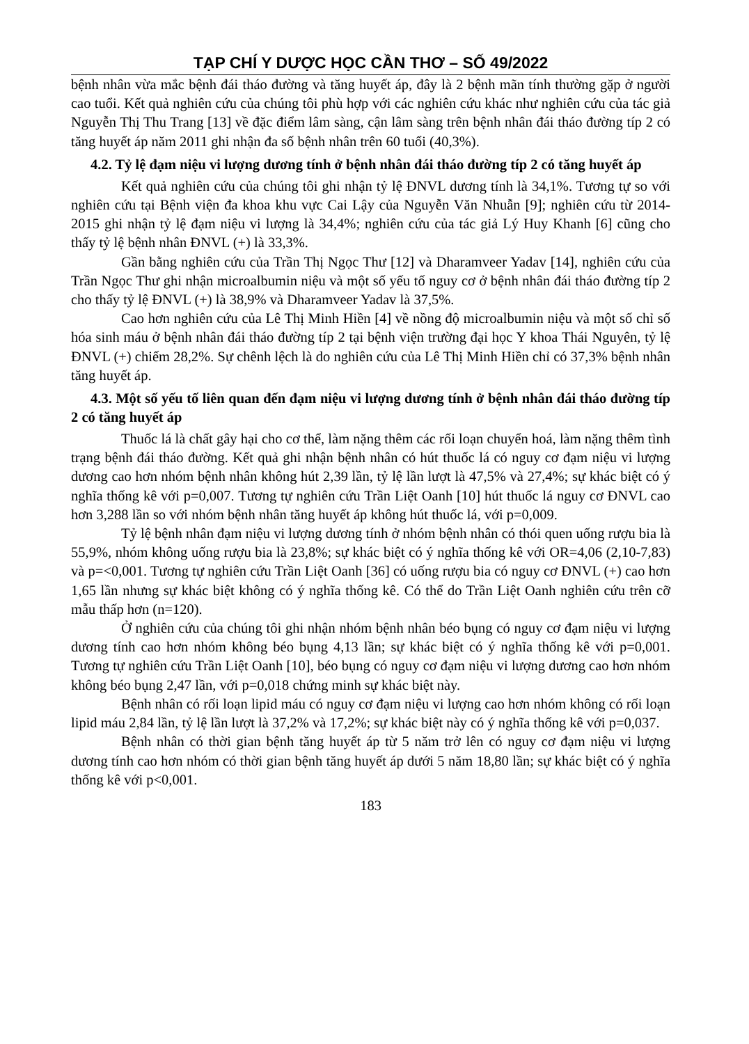TẠP CHÍ Y DƯỢC HỌC CẦN THƠ – SỐ 49/2022
bệnh nhân vừa mắc bệnh đái tháo đường và tăng huyết áp, đây là 2 bệnh mãn tính thường gặp ở người cao tuổi. Kết quả nghiên cứu của chúng tôi phù hợp với các nghiên cứu khác như nghiên cứu của tác giả Nguyễn Thị Thu Trang [13] về đặc điểm lâm sàng, cận lâm sàng trên bệnh nhân đái tháo đường típ 2 có tăng huyết áp năm 2011 ghi nhận đa số bệnh nhân trên 60 tuổi (40,3%).
4.2. Tỷ lệ đạm niệu vi lượng dương tính ở bệnh nhân đái tháo đường típ 2 có tăng huyết áp
Kết quả nghiên cứu của chúng tôi ghi nhận tỷ lệ ĐNVL dương tính là 34,1%. Tương tự so với nghiên cứu tại Bệnh viện đa khoa khu vực Cai Lậy của Nguyễn Văn Nhuẫn [9]; nghiên cứu từ 2014-2015 ghi nhận tỷ lệ đạm niệu vi lượng là 34,4%; nghiên cứu của tác giả Lý Huy Khanh [6] cũng cho thấy tỷ lệ bệnh nhân ĐNVL (+) là 33,3%.
Gần bằng nghiên cứu của Trần Thị Ngọc Thư [12] và Dharamveer Yadav [14], nghiên cứu của Trần Ngọc Thư ghi nhận microalbumin niệu và một số yếu tố nguy cơ ở bệnh nhân đái tháo đường típ 2 cho thấy tỷ lệ ĐNVL (+) là 38,9% và Dharamveer Yadav là 37,5%.
Cao hơn nghiên cứu của Lê Thị Minh Hiền [4] về nồng độ microalbumin niệu và một số chỉ số hóa sinh máu ở bệnh nhân đái tháo đường típ 2 tại bệnh viện trường đại học Y khoa Thái Nguyên, tỷ lệ ĐNVL (+) chiếm 28,2%. Sự chênh lệch là do nghiên cứu của Lê Thị Minh Hiền chỉ có 37,3% bệnh nhân tăng huyết áp.
4.3. Một số yếu tố liên quan đến đạm niệu vi lượng dương tính ở bệnh nhân đái tháo đường típ 2 có tăng huyết áp
Thuốc lá là chất gây hại cho cơ thể, làm nặng thêm các rối loạn chuyển hoá, làm nặng thêm tình trạng bệnh đái tháo đường. Kết quả ghi nhận bệnh nhân có hút thuốc lá có nguy cơ đạm niệu vi lượng dương cao hơn nhóm bệnh nhân không hút 2,39 lần, tỷ lệ lần lượt là 47,5% và 27,4%; sự khác biệt có ý nghĩa thống kê với p=0,007. Tương tự nghiên cứu Trần Liệt Oanh [10] hút thuốc lá nguy cơ ĐNVL cao hơn 3,288 lần so với nhóm bệnh nhân tăng huyết áp không hút thuốc lá, với p=0,009.
Tỷ lệ bệnh nhân đạm niệu vi lượng dương tính ở nhóm bệnh nhân có thói quen uống rượu bia là 55,9%, nhóm không uống rượu bia là 23,8%; sự khác biệt có ý nghĩa thống kê với OR=4,06 (2,10-7,83) và p=<0,001. Tương tự nghiên cứu Trần Liệt Oanh [36] có uống rượu bia có nguy cơ ĐNVL (+) cao hơn 1,65 lần nhưng sự khác biệt không có ý nghĩa thống kê. Có thể do Trần Liệt Oanh nghiên cứu trên cỡ mẫu thấp hơn (n=120).
Ở nghiên cứu của chúng tôi ghi nhận nhóm bệnh nhân béo bụng có nguy cơ đạm niệu vi lượng dương tính cao hơn nhóm không béo bụng 4,13 lần; sự khác biệt có ý nghĩa thống kê với p=0,001. Tương tự nghiên cứu Trần Liệt Oanh [10], béo bụng có nguy cơ đạm niệu vi lượng dương cao hơn nhóm không béo bụng 2,47 lần, với p=0,018 chứng minh sự khác biệt này.
Bệnh nhân có rối loạn lipid máu có nguy cơ đạm niệu vi lượng cao hơn nhóm không có rối loạn lipid máu 2,84 lần, tỷ lệ lần lượt là 37,2% và 17,2%; sự khác biệt này có ý nghĩa thống kê với p=0,037.
Bệnh nhân có thời gian bệnh tăng huyết áp từ 5 năm trở lên có nguy cơ đạm niệu vi lượng dương tính cao hơn nhóm có thời gian bệnh tăng huyết áp dưới 5 năm 18,80 lần; sự khác biệt có ý nghĩa thống kê với p<0,001.
183